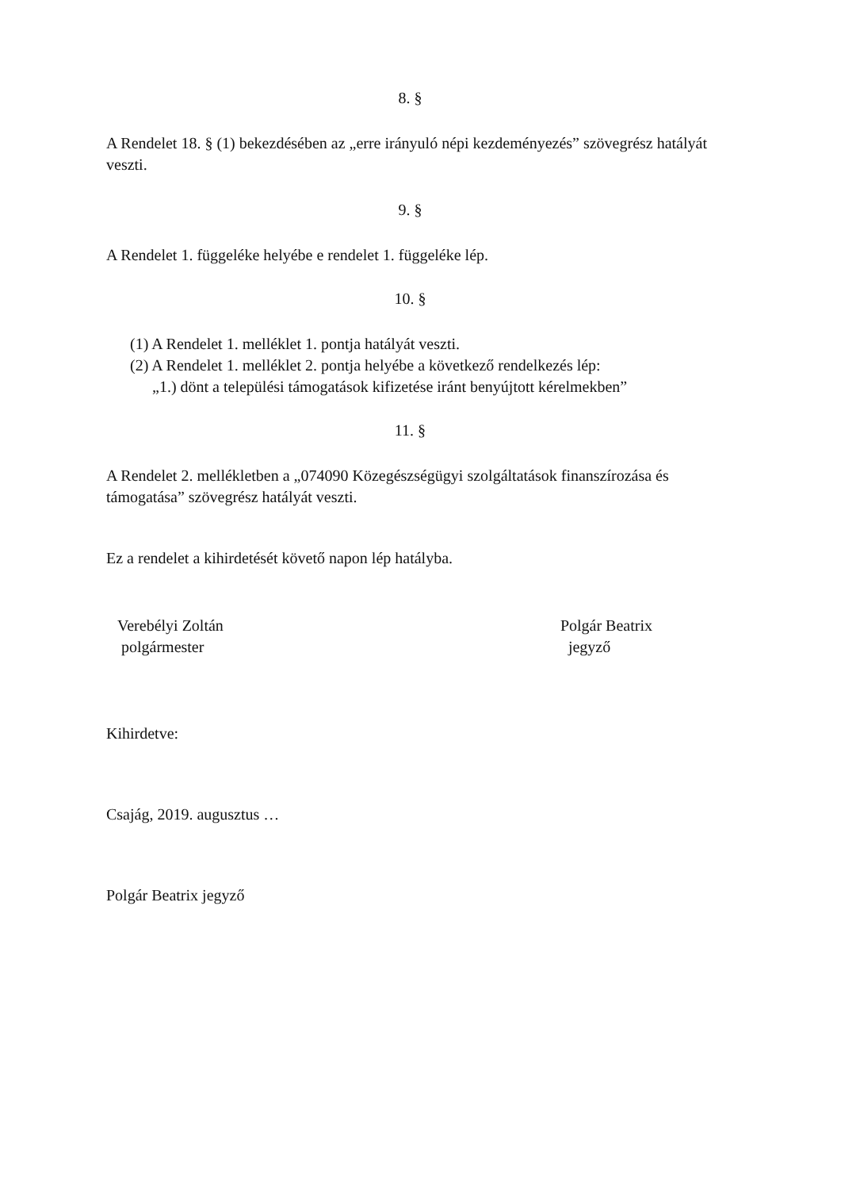8. §
A Rendelet 18. § (1) bekezdésében az „erre irányuló népi kezdeményezés” szövegrész hatályát veszti.
9. §
A Rendelet 1. függeléke helyébe e rendelet 1. függeléke lép.
10. §
(1) A Rendelet 1. melléklet 1. pontja hatályát veszti.
(2) A Rendelet 1. melléklet 2. pontja helyébe a következő rendelkezés lép:
„1.) dönt a települési támogatások kifizetése iránt benyújtott kérelmekben”
11. §
A Rendelet 2. mellékletben a „074090 Közegészségügyi szolgáltatások finanszírozása és támogatása” szövegrész hatályát veszti.
Ez a rendelet a kihirdetését követő napon lép hatályba.
Verebélyi Zoltán
polgármester
Polgár Beatrix
jegyző
Kihirdetve:
Csajág, 2019. augusztus …
Polgár Beatrix jegyző